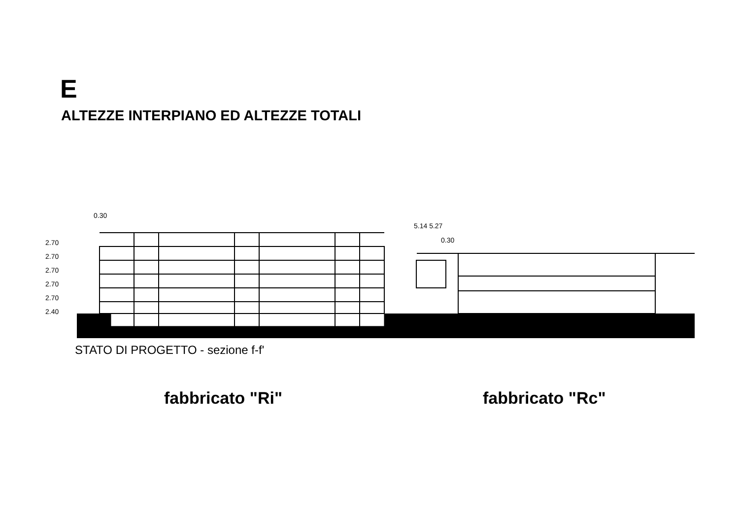E
ALTEZZE INTERPIANO ED ALTEZZE TOTALI
0.30
0.30
2.70
2.70
2.70
2.70
2.70
2.40
5.14 5.27
STATO DI PROGETTO - sezione f-f'
fabbricato "Ri" fabbricato "Rc"